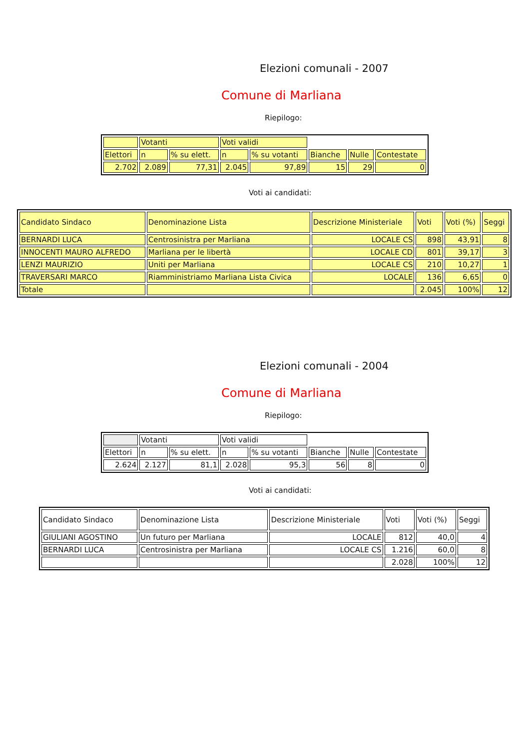Elezioni comunali - 2007
Comune di Marliana
Riepilogo:
| | Votanti | | Voti validi | | | | |
| Elettori | n | % su elett. | n | % su votanti | Bianche | Nulle | Contestate |
| 2.702 | 2.089 | 77,31 | 2.045 | 97,89 | 15 | 29 | 0 |
Voti ai candidati:
| Candidato Sindaco | Denominazione Lista | Descrizione Ministeriale | Voti | Voti (%) | Seggi |
| BERNARDI LUCA | Centrosinistra per Marliana | LOCALE CS | 898 | 43,91 | 8 |
| INNOCENTI MAURO ALFREDO | Marliana per le libertà | LOCALE CD | 801 | 39,17 | 3 |
| LENZI MAURIZIO | Uniti per Marliana | LOCALE CS | 210 | 10,27 | 1 |
| TRAVERSARI MARCO | Riamministriamo Marliana Lista Civica | LOCALE | 136 | 6,65 | 0 |
| Totale | | | 2.045 | 100% | 12 |
Elezioni comunali - 2004
Comune di Marliana
Riepilogo:
| | Votanti | | Voti validi | | | | |
| Elettori | n | % su elett. | n | % su votanti | Bianche | Nulle | Contestate |
| 2.624 | 2.127 | 81,1 | 2.028 | 95,3 | 56 | 8 | 0 |
Voti ai candidati:
| Candidato Sindaco | Denominazione Lista | Descrizione Ministeriale | Voti | Voti (%) | Seggi |
| GIULIANI AGOSTINO | Un futuro per Marliana | LOCALE | 812 | 40,0 | 4 |
| BERNARDI LUCA | Centrosinistra per Marliana | LOCALE CS | 1.216 | 60,0 | 8 |
| | | | 2.028 | 100% | 12 |